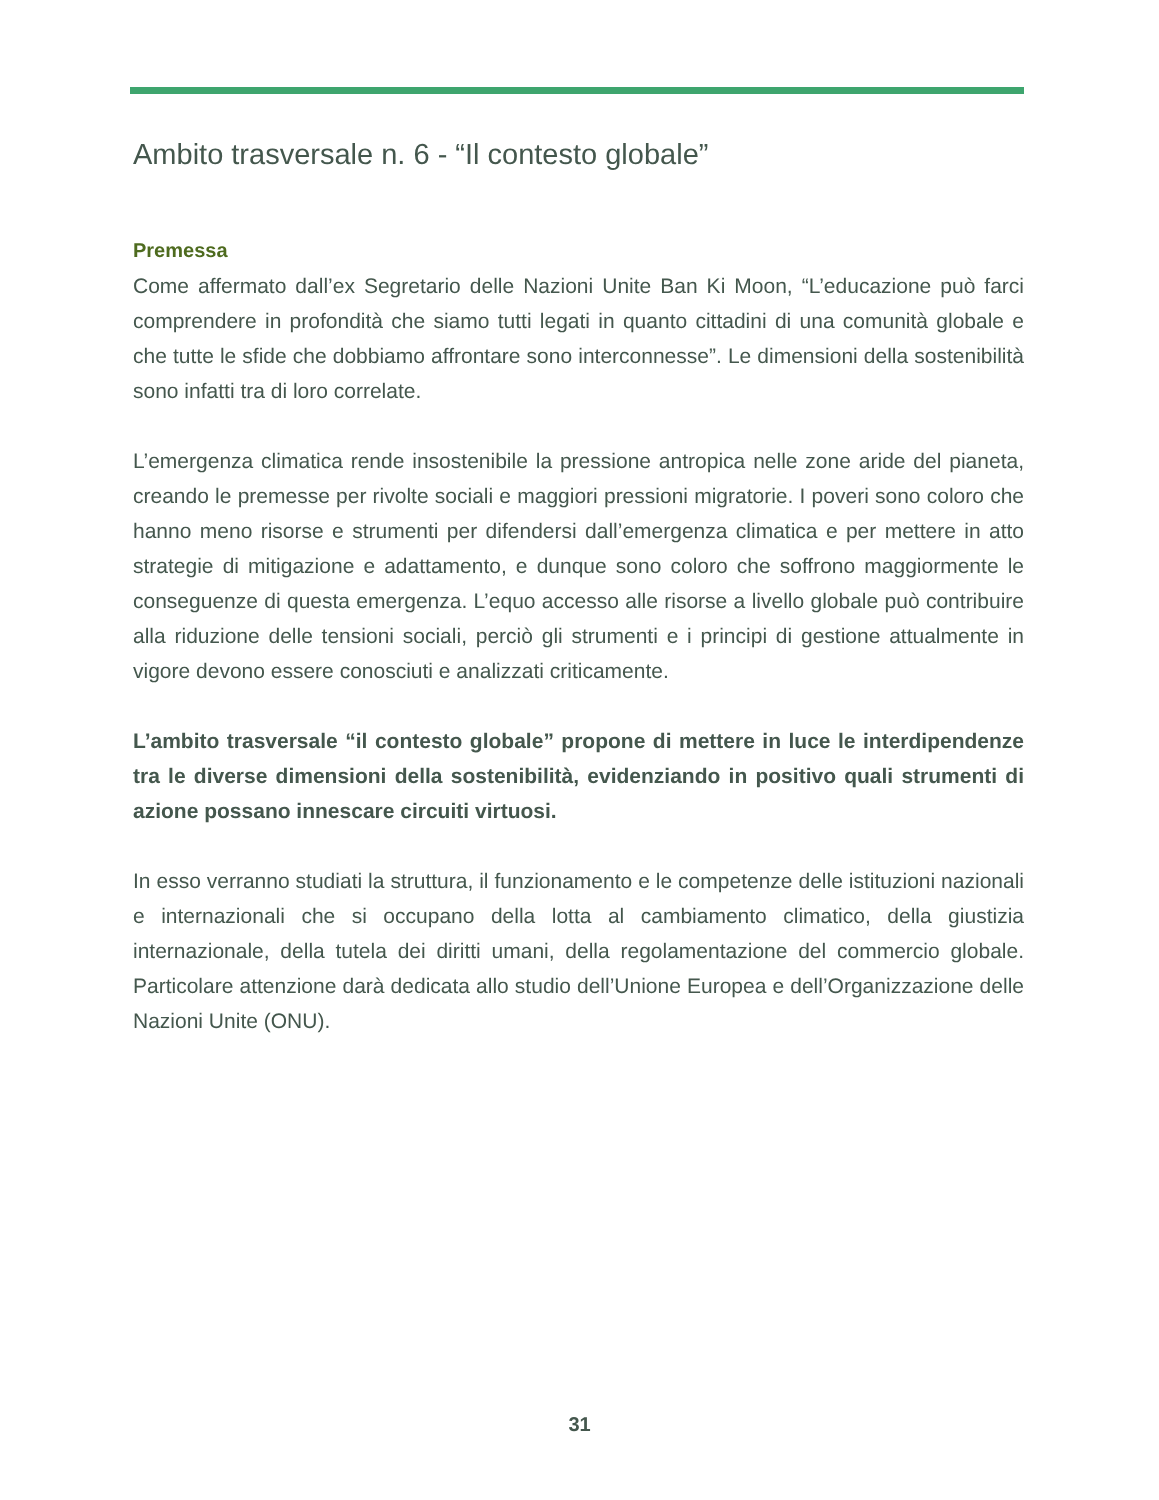Ambito trasversale n. 6 - “Il contesto globale”
Premessa
Come affermato dall’ex Segretario delle Nazioni Unite Ban Ki Moon, “L’educazione può farci comprendere in profondità che siamo tutti legati in quanto cittadini di una comunità globale e che tutte le sfide che dobbiamo affrontare sono interconnesse”. Le dimensioni della sostenibilità sono infatti tra di loro correlate.
L’emergenza climatica rende insostenibile la pressione antropica nelle zone aride del pianeta, creando le premesse per rivolte sociali e maggiori pressioni migratorie. I poveri sono coloro che hanno meno risorse e strumenti per difendersi dall’emergenza climatica e per mettere in atto strategie di mitigazione e adattamento, e dunque sono coloro che soffrono maggiormente le conseguenze di questa emergenza. L’equo accesso alle risorse a livello globale può contribuire alla riduzione delle tensioni sociali, perciò gli strumenti e i principi di gestione attualmente in vigore devono essere conosciuti e analizzati criticamente.
L’ambito trasversale “il contesto globale” propone di mettere in luce le interdipendenze tra le diverse dimensioni della sostenibilità, evidenziando in positivo quali strumenti di azione possano innescare circuiti virtuosi.
In esso verranno studiati la struttura, il funzionamento e le competenze delle istituzioni nazionali e internazionali che si occupano della lotta al cambiamento climatico, della giustizia internazionale, della tutela dei diritti umani, della regolamentazione del commercio globale. Particolare attenzione darà dedicata allo studio dell’Unione Europea e dell’Organizzazione delle Nazioni Unite (ONU).
31